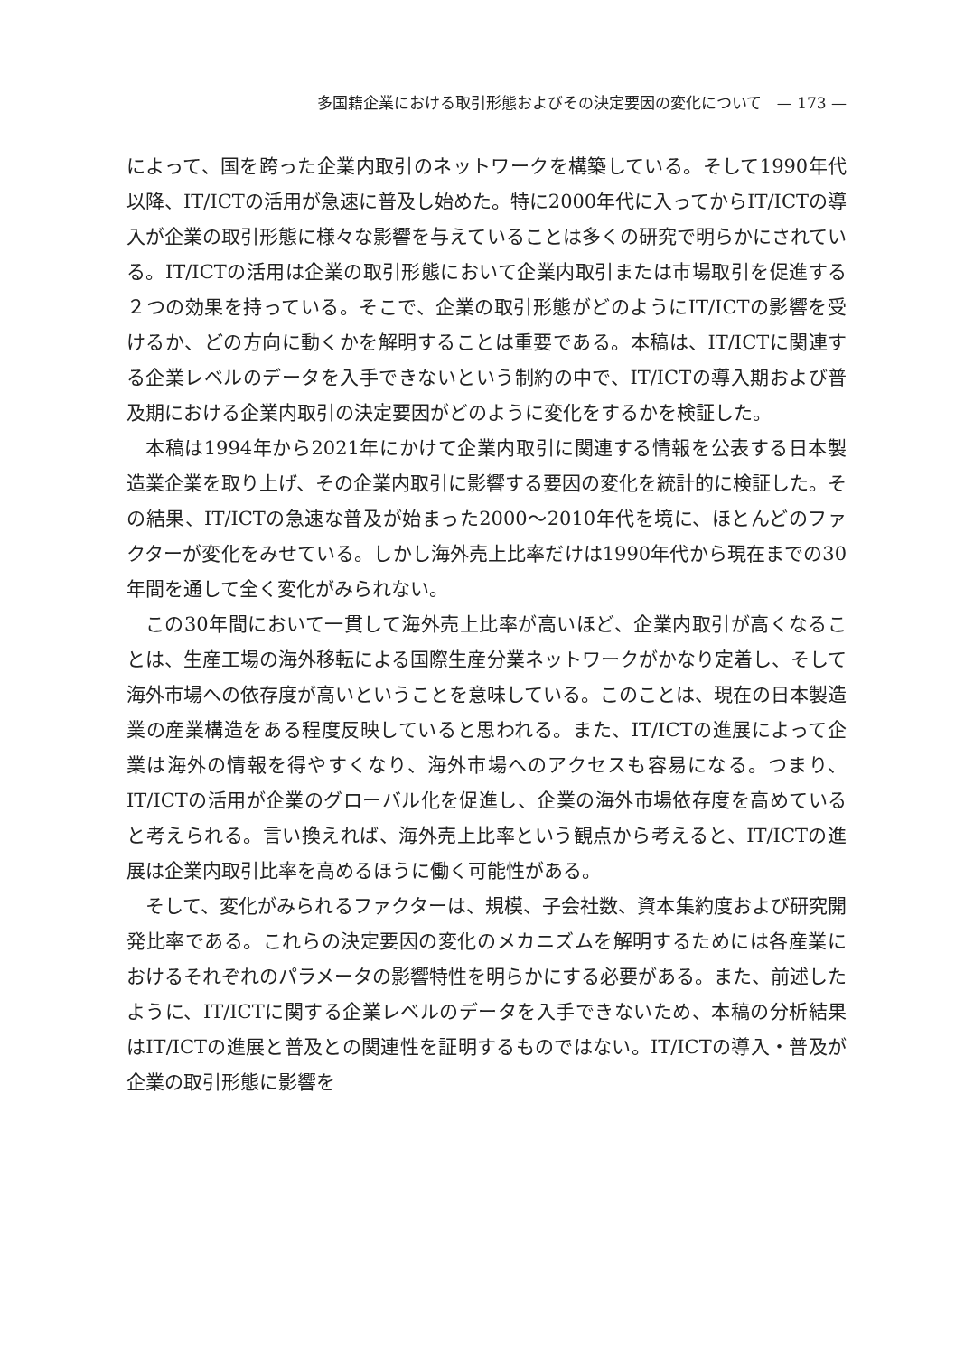多国籍企業における取引形態およびその決定要因の変化について　— 173 —
によって、国を跨った企業内取引のネットワークを構築している。そして1990年代以降、IT/ICTの活用が急速に普及し始めた。特に2000年代に入ってからIT/ICTの導入が企業の取引形態に様々な影響を与えていることは多くの研究で明らかにされている。IT/ICTの活用は企業の取引形態において企業内取引または市場取引を促進する２つの効果を持っている。そこで、企業の取引形態がどのようにIT/ICTの影響を受けるか、どの方向に動くかを解明することは重要である。本稿は、IT/ICTに関連する企業レベルのデータを入手できないという制約の中で、IT/ICTの導入期および普及期における企業内取引の決定要因がどのように変化をするかを検証した。
本稿は1994年から2021年にかけて企業内取引に関連する情報を公表する日本製造業企業を取り上げ、その企業内取引に影響する要因の変化を統計的に検証した。その結果、IT/ICTの急速な普及が始まった2000〜2010年代を境に、ほとんどのファクターが変化をみせている。しかし海外売上比率だけは1990年代から現在までの30年間を通して全く変化がみられない。
この30年間において一貫して海外売上比率が高いほど、企業内取引が高くなることは、生産工場の海外移転による国際生産分業ネットワークがかなり定着し、そして海外市場への依存度が高いということを意味している。このことは、現在の日本製造業の産業構造をある程度反映していると思われる。また、IT/ICTの進展によって企業は海外の情報を得やすくなり、海外市場へのアクセスも容易になる。つまり、IT/ICTの活用が企業のグローバル化を促進し、企業の海外市場依存度を高めていると考えられる。言い換えれば、海外売上比率という観点から考えると、IT/ICTの進展は企業内取引比率を高めるほうに働く可能性がある。
そして、変化がみられるファクターは、規模、子会社数、資本集約度および研究開発比率である。これらの決定要因の変化のメカニズムを解明するためには各産業におけるそれぞれのパラメータの影響特性を明らかにする必要がある。また、前述したように、IT/ICTに関する企業レベルのデータを入手できないため、本稿の分析結果はIT/ICTの進展と普及との関連性を証明するものではない。IT/ICTの導入・普及が企業の取引形態に影響を